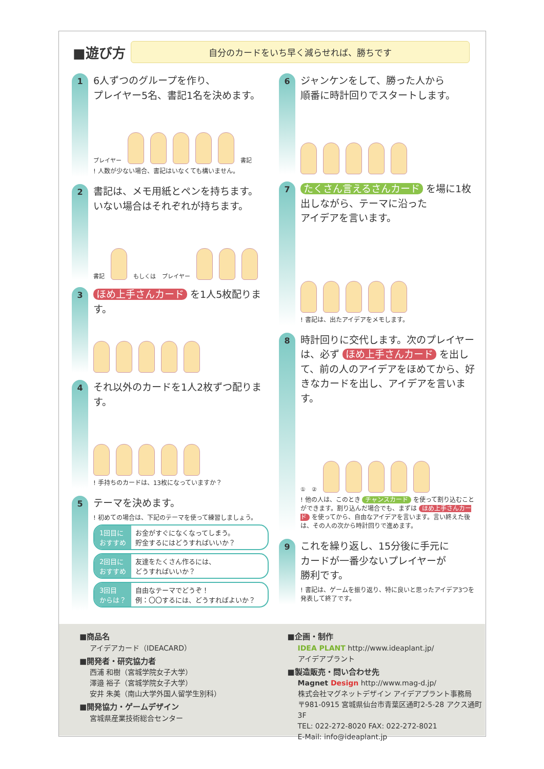■遊び方
自分のカードをいち早く減らせれば、勝ちです
1
6人ずつのグループを作り、
プレイヤー5名、書記1名を決めます。
プレイヤー
書記
! 人数が少ない場合、書記はいなくても構いません。
2
書記は、メモ用紙とペンを持ちます。
いない場合はそれぞれが持ちます。
書記
もしくは プレイヤー
3
ほめ上手さんカード を1人5枚配ります。
4
それ以外のカードを1人2枚ずつ配ります。
! 手持ちのカードは、13枚になっていますか？
5
テーマを決めます。
! 初めての場合は、下記のテーマを使って練習しましょう。
1回目に
おすすめ お金がすぐになくなってしまう。
貯金するにはどうすればいいか？
2回目に
おすすめ 友達をたくさん作るには、
どうすればいいか？
3回目
からは？ 自由なテーマでどうぞ！
例：〇〇するには、どうすればよいか？
6
ジャンケンをして、勝った人から
順番に時計回りでスタートします。
7
たくさん言えるさんカード を場に1枚
出しながら、テーマに沿った
アイデアを言います。
! 書記は、出たアイデアをメモします。
8
時計回りに交代します。次のプレイヤーは、必ず ほめ上手さんカード を出して、前の人のアイデアをほめてから、好きなカードを出し、アイデアを言います。
① ②
! 他の人は、このとき チャンスカード を使って割り込むことができます。割り込んだ場合でも、まずは ほめ上手さんカード を使ってから、自由なアイデアを言います。言い終えた後は、その人の次から時計回りで進めます。
9
これを繰り返し、15分後に手元に
カードが一番少ないプレイヤーが
勝利です。
! 書記は、ゲームを振り返り、特に良いと思ったアイデア3つを発表して終了です。
■商品名
アイデアカード（IDEACARD）
■開発者・研究協力者
西浦 和樹（宮城学院女子大学）
澤邉 裕子（宮城学院女子大学）
安井 朱美（南山大学外国人留学生別科）
■開発協力・ゲームデザイン
宮城県産業技術総合センター
■企画・制作
IDEA PLANT http://www.ideaplant.jp/
アイデアプラント
■製造販売・問い合わせ先
Magnet Design http://www.mag-d.jp/
株式会社マグネットデザイン アイデアプラント事務局
〒981-0915 宮城県仙台市青葉区通町2-5-28 アクス通町3F
TEL: 022-272-8020 FAX: 022-272-8021
E-Mail: info@ideaplant.jp